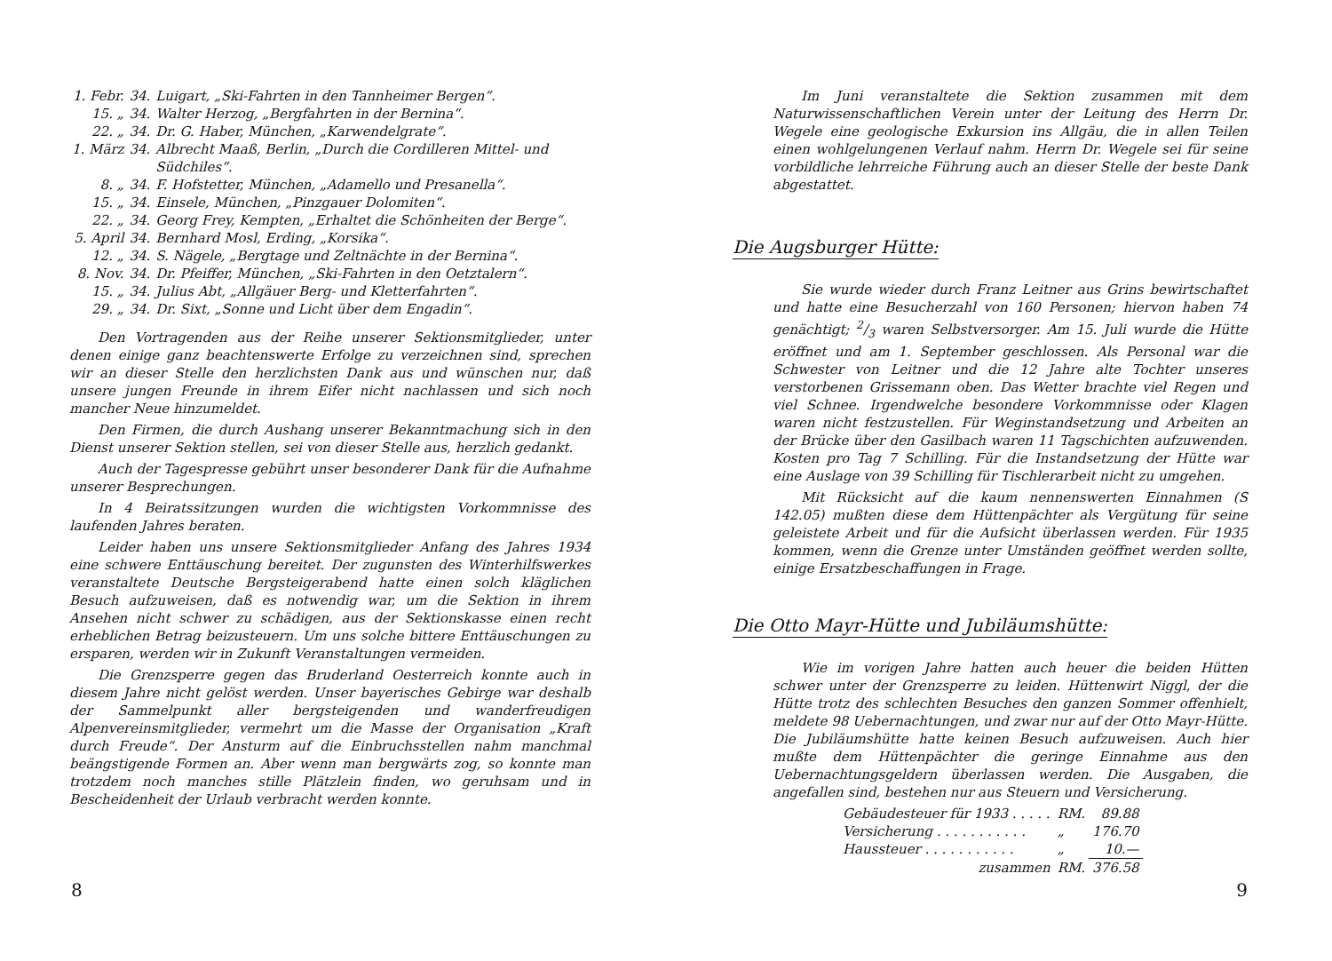| 1. Febr. | 34. | Luigart, „Ski-Fahrten in den Tannheimer Bergen“. |
| 15. „ | 34. | Walter Herzog, „Bergfahrten in der Bernina“. |
| 22. „ | 34. | Dr. G. Haber, München, „Karwendelgrate“. |
| 1. März | 34. | Albrecht Maaß, Berlin, „Durch die Cordilleren Mittel- und Südchiles“. |
| 8. „ | 34. | F. Hofstetter, München, „Adamello und Presanella“. |
| 15. „ | 34. | Einsele, München, „Pinzgauer Dolomiten“. |
| 22. „ | 34. | Georg Frey, Kempten, „Erhaltet die Schönheiten der Berge“. |
| 5. April | 34. | Bernhard Mosl, Erding, „Korsika“. |
| 12. „ | 34. | S. Nägele, „Bergtage und Zeltnächte in der Bernina“. |
| 8. Nov. | 34. | Dr. Pfeiffer, München, „Ski-Fahrten in den Oetztalern“. |
| 15. „ | 34. | Julius Abt, „Allgäuer Berg- und Kletterfahrten“. |
| 29. „ | 34. | Dr. Sixt, „Sonne und Licht über dem Engadin“. |
Den Vortragenden aus der Reihe unserer Sektionsmitglieder, unter denen einige ganz beachtenswerte Erfolge zu verzeichnen sind, sprechen wir an dieser Stelle den herzlichsten Dank aus und wünschen nur, daß unsere jungen Freunde in ihrem Eifer nicht nachlassen und sich noch mancher Neue hinzumeldet.
Den Firmen, die durch Aushang unserer Bekanntmachung sich in den Dienst unserer Sektion stellen, sei von dieser Stelle aus, herzlich gedankt.
Auch der Tagespresse gebührt unser besonderer Dank für die Aufnahme unserer Besprechungen.
In 4 Beiratssitzungen wurden die wichtigsten Vorkommnisse des laufenden Jahres beraten.
Leider haben uns unsere Sektionsmitglieder Anfang des Jahres 1934 eine schwere Enttäuschung bereitet. Der zugunsten des Winterhilfswerkes veranstaltete Deutsche Bergsteigerabend hatte einen solch kläglichen Besuch aufzuweisen, daß es notwendig war, um die Sektion in ihrem Ansehen nicht schwer zu schädigen, aus der Sektionskasse einen recht erheblichen Betrag beizusteuern. Um uns solche bittere Enttäuschungen zu ersparen, werden wir in Zukunft Veranstaltungen vermeiden.
Die Grenzsperre gegen das Bruderland Oesterreich konnte auch in diesem Jahre nicht gelöst werden. Unser bayerisches Gebirge war deshalb der Sammelpunkt aller bergsteigenden und wanderfreudigen Alpenvereinsmitglieder, vermehrt um die Masse der Organisation „Kraft durch Freude“. Der Ansturm auf die Einbruchsstellen nahm manchmal beängstigende Formen an. Aber wenn man bergwärts zog, so konnte man trotzdem noch manches stille Plätzlein finden, wo geruhsam und in Bescheidenheit der Urlaub verbracht werden konnte.
8
Im Juni veranstaltete die Sektion zusammen mit dem Naturwissenschaftlichen Verein unter der Leitung des Herrn Dr. Wegele eine geologische Exkursion ins Allgäu, die in allen Teilen einen wohlgelungenen Verlauf nahm. Herrn Dr. Wegele sei für seine vorbildliche lehrreiche Führung auch an dieser Stelle der beste Dank abgestattet.
Die Augsburger Hütte:
Sie wurde wieder durch Franz Leitner aus Grins bewirtschaftet und hatte eine Besucherzahl von 160 Personen; hiervon haben 74 genächtigt; 2/3 waren Selbstversorger. Am 15. Juli wurde die Hütte eröffnet und am 1. September geschlossen. Als Personal war die Schwester von Leitner und die 12 Jahre alte Tochter unseres verstorbenen Grissemann oben. Das Wetter brachte viel Regen und viel Schnee. Irgendwelche besondere Vorkommnisse oder Klagen waren nicht festzustellen. Für Weginstandsetzung und Arbeiten an der Brücke über den Gasilbach waren 11 Tagschichten aufzuwenden. Kosten pro Tag 7 Schilling. Für die Instandsetzung der Hütte war eine Auslage von 39 Schilling für Tischlerarbeit nicht zu umgehen.
Mit Rücksicht auf die kaum nennenswerten Einnahmen (S 142.05) mußten diese dem Hüttenpächter als Vergütung für seine geleistete Arbeit und für die Aufsicht überlassen werden. Für 1935 kommen, wenn die Grenze unter Umständen geöffnet werden sollte, einige Ersatzbeschaffungen in Frage.
Die Otto Mayr-Hütte und Jubiläumshütte:
Wie im vorigen Jahre hatten auch heuer die beiden Hütten schwer unter der Grenzsperre zu leiden. Hüttenwirt Niggl, der die Hütte trotz des schlechten Besuches den ganzen Sommer offenhielt, meldete 98 Uebernachtungen, und zwar nur auf der Otto Mayr-Hütte. Die Jubiläumshütte hatte keinen Besuch aufzuweisen. Auch hier mußte dem Hüttenpächter die geringe Einnahme aus den Uebernachtungsgeldern überlassen werden. Die Ausgaben, die angefallen sind, bestehen nur aus Steuern und Versicherung.
| Gebäudesteuer für 1933 . . . . . | RM. | 89.88 |
| Versicherung . . . . . . . . . . . | „ | 176.70 |
| Haussteuer . . . . . . . . . . . | „ | 10.— |
| zusammen | RM. | 376.58 |
9